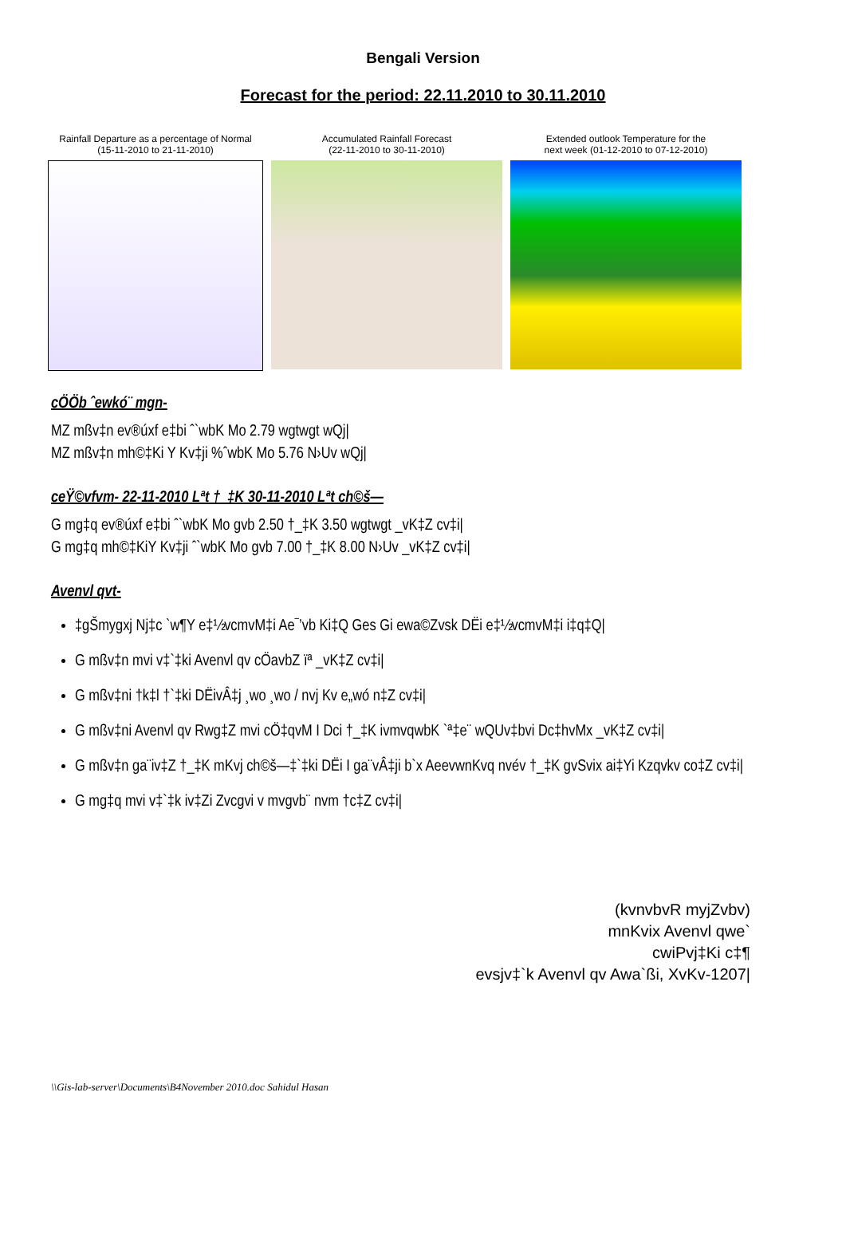Bengali Version
Forecast for the period: 22.11.2010 to 30.11.2010
Rainfall Departure as a percentage of Normal
(15-11-2010 to 21-11-2010)
Accumulated Rainfall Forecast
(22-11-2010 to 30-11-2010)
Extended outlook Temperature for the
next week (01-12-2010 to 07-12-2010)
cÖÖb ˆewkó¨ mgn-
MZ mßv‡n ev®úxf e‡bi ˆ`wbK Mo 2.79 wgtwgt wQj|
MZ mßv‡n mh©‡Ki Y Kv‡ji %ˆwbK Mo 5.76 N›Uv wQj|
ceŸ©vfvm- 22-11-2010 Lªt †_‡K 30-11-2010 Lªt ch©š—
G mg‡q ev®úxf e‡bi ˆ`wbK Mo gvb 2.50 †_‡K 3.50 wgtwgt _vK‡Z cv‡i|
G mg‡q mh©‡KiY Kv‡ji ˆ`wbK Mo gvb 7.00 †_‡K 8.00 N›Uv _vK‡Z cv‡i|
Avenvl qvt-
‡gŠmygxj Nj‡c `w¶Y e‡½vcmvM‡i Ae¯’vb Ki‡Q Ges Gi ewa©Zvsk DËi e‡½vcmvM‡i i‡q‡Q|
G mßv‡n mvi v‡`‡ki Avenvl qv cÖavbZ ïª _vK‡Z cv‡i|
G mßv‡ni †k‡l †`‡ki DËivÂ‡j ¸wo ¸wo / nvj Kv e„wó n‡Z cv‡i|
G mßv‡ni Avenvl qv Rwg‡Z mvi cÖ‡qvM I Dci †_‡K ivmvqwbK `ª‡e¨ wQUv‡bvi Dc‡hvMx _vK‡Z cv‡i|
G mßv‡n ga¨iv‡Z †_‡K mKvj ch©š—‡`‡ki DËi I ga¨vÂ‡ji b`x AeevwnKvq nvév †_‡K gvSvix ai‡Yi Kzqvkv co‡Z cv‡i|
G mg‡q mvi v‡`‡k iv‡Zi Zvcgvi v mvgvb¨ nvm †c‡Z cv‡i|
(kvnvbvR myjZvbv)
mnKvix Avenvl qwe`
cwiPvj‡Ki c‡¶
evsjv‡`k Avenvl qv Awa`ßi, XvKv-1207|
\\Gis-lab-server\Documents\B4November 2010.doc Sahidul Hasan